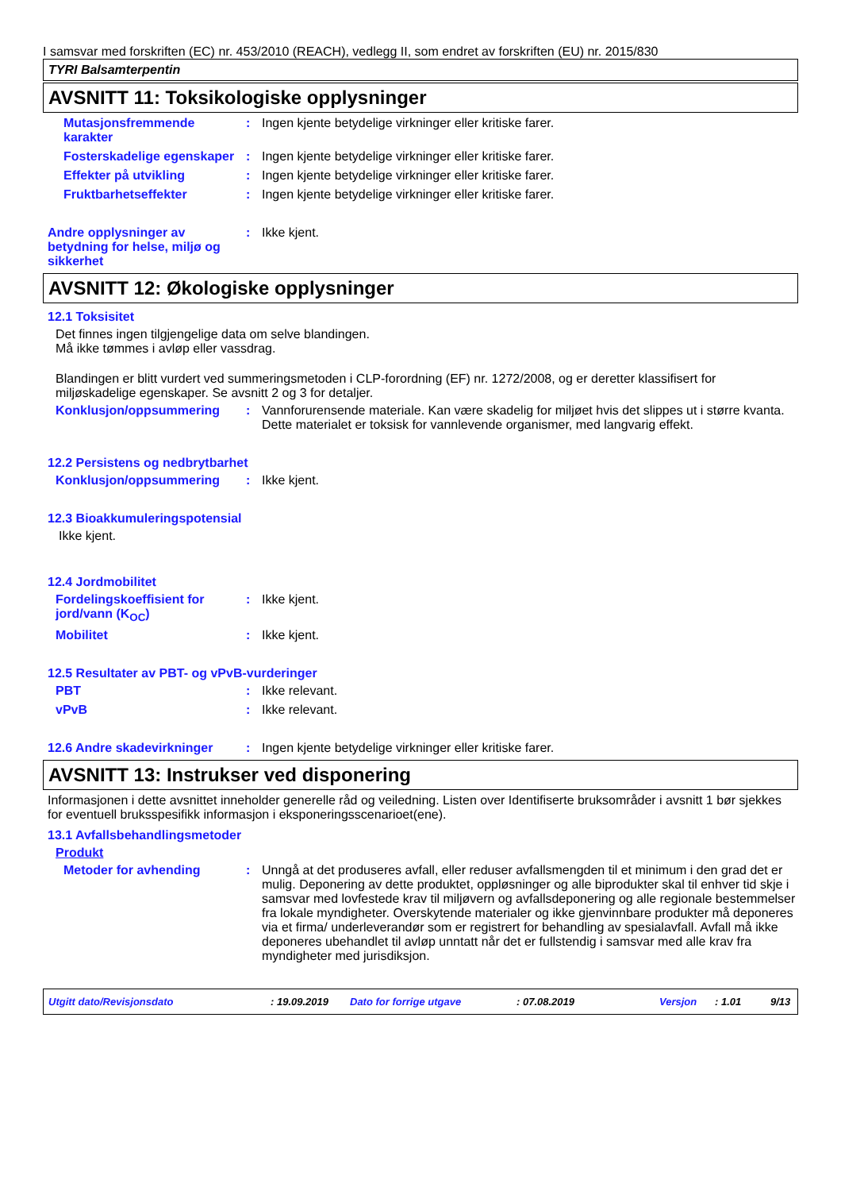I samsvar med forskriften (EC) nr. 453/2010 (REACH), vedlegg II, som endret av forskriften (EU) nr. 2015/830
TYRI Balsamterpentin
AVSNITT 11: Toksikologiske opplysninger
Mutasjonsfremmende karakter
: Ingen kjente betydelige virkninger eller kritiske farer.
Fosterskadelige egenskaper
: Ingen kjente betydelige virkninger eller kritiske farer.
Effekter på utvikling : Ingen kjente betydelige virkninger eller kritiske farer.
Fruktbarhetseffekter : Ingen kjente betydelige virkninger eller kritiske farer.
Andre opplysninger av betydning for helse, miljø og sikkerhet
: Ikke kjent.
AVSNITT 12: Økologiske opplysninger
12.1 Toksisitet
Det finnes ingen tilgjengelige data om selve blandingen.
Må ikke tømmes i avløp eller vassdrag.
Blandingen er blitt vurdert ved summeringsmetoden i CLP-forordning (EF) nr. 1272/2008, og er deretter klassifisert for miljøskadelige egenskaper. Se avsnitt 2 og 3 for detaljer.
Konklusjon/oppsummering : Vannforurensende materiale. Kan være skadelig for miljøet hvis det slippes ut i større kvanta. Dette materialet er toksisk for vannlevende organismer, med langvarig effekt.
12.2 Persistens og nedbrytbarhet
Konklusjon/oppsummering : Ikke kjent.
12.3 Bioakkumuleringspotensial
Ikke kjent.
12.4 Jordmobilitet
Fordelingskoeffisient for jord/vann (K<sub>OC</sub>)
: Ikke kjent.
Mobilitet : Ikke kjent.
12.5 Resultater av PBT- og vPvB-vurderinger
PBT : Ikke relevant.
vPvB : Ikke relevant.
12.6 Andre skadevirkninger : Ingen kjente betydelige virkninger eller kritiske farer.
AVSNITT 13: Instrukser ved disponering
Informasjonen i dette avsnittet inneholder generelle råd og veiledning. Listen over Identifiserte bruksområder i avsnitt 1 bør sjekkes for eventuell bruksspesifikk informasjon i eksponeringsscenarioet(ene).
13.1 Avfallsbehandlingsmetoder
Produkt
Metoder for avhending : Unngå at det produseres avfall, eller reduser avfallsmengden til et minimum i den grad det er mulig. Deponering av dette produktet, oppløsninger og alle biprodukter skal til enhver tid skje i samsvar med lovfestede krav til miljøvern og avfallsdeponering og alle regionale bestemmelser fra lokale myndigheter. Overskytende materialer og ikke gjenvinnbare produkter må deponeres via et firma/ underleverandør som er registrert for behandling av spesialavfall. Avfall må ikke deponeres ubehandlet til avløp unntatt når det er fullstendig i samsvar med alle krav fra myndigheter med jurisdiksjon.
Utgitt dato/Revisjonsdato : 19.09.2019 Dato for forrige utgave : 07.08.2019 Versjon : 1.01 9/13